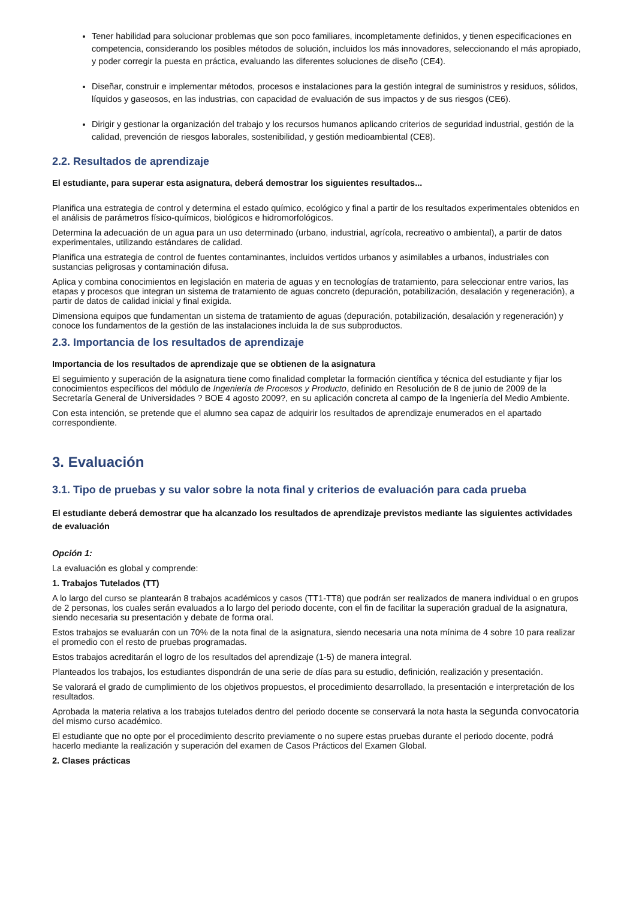Tener habilidad para solucionar problemas que son poco familiares, incompletamente definidos, y tienen especificaciones en competencia, considerando los posibles métodos de solución, incluidos los más innovadores, seleccionando el más apropiado, y poder corregir la puesta en práctica, evaluando las diferentes soluciones de diseño (CE4).
Diseñar, construir e implementar métodos, procesos e instalaciones para la gestión integral de suministros y residuos, sólidos, líquidos y gaseosos, en las industrias, con capacidad de evaluación de sus impactos y de sus riesgos (CE6).
Dirigir y gestionar la organización del trabajo y los recursos humanos aplicando criterios de seguridad industrial, gestión de la calidad, prevención de riesgos laborales, sostenibilidad, y gestión medioambiental (CE8).
2.2. Resultados de aprendizaje
El estudiante, para superar esta asignatura, deberá demostrar los siguientes resultados...
Planifica una estrategia de control y determina el estado químico, ecológico y final a partir de los resultados experimentales obtenidos en el análisis de parámetros físico-químicos, biológicos e hidromorfológicos.
Determina la adecuación de un agua para un uso determinado (urbano, industrial, agrícola, recreativo o ambiental), a partir de datos experimentales, utilizando estándares de calidad.
Planifica una estrategia de control de fuentes contaminantes, incluidos vertidos urbanos y asimilables a urbanos, industriales con sustancias peligrosas y contaminación difusa.
Aplica y combina conocimientos en legislación en materia de aguas y en tecnologías de tratamiento, para seleccionar entre varios, las etapas y procesos que integran un sistema de tratamiento de aguas concreto (depuración, potabilización, desalación y regeneración), a partir de datos de calidad inicial y final exigida.
Dimensiona equipos que fundamentan un sistema de tratamiento de aguas (depuración, potabilización, desalación y regeneración) y conoce los fundamentos de la gestión de las instalaciones incluida la de sus subproductos.
2.3. Importancia de los resultados de aprendizaje
Importancia de los resultados de aprendizaje que se obtienen de la asignatura
El seguimiento y superación de la asignatura tiene como finalidad completar la formación científica y técnica del estudiante y fijar los conocimientos específicos del módulo de Ingeniería de Procesos y Producto, definido en Resolución de 8 de junio de 2009 de la Secretaría General de Universidades ? BOE 4 agosto 2009?, en su aplicación concreta al campo de la Ingeniería del Medio Ambiente.
Con esta intención, se pretende que el alumno sea capaz de adquirir los resultados de aprendizaje enumerados en el apartado correspondiente.
3. Evaluación
3.1. Tipo de pruebas y su valor sobre la nota final y criterios de evaluación para cada prueba
El estudiante deberá demostrar que ha alcanzado los resultados de aprendizaje previstos mediante las siguientes actividades de evaluación
Opción 1:
La evaluación es global y comprende:
1. Trabajos Tutelados (TT)
A lo largo del curso se plantearán 8 trabajos académicos y casos (TT1-TT8) que podrán ser realizados de manera individual o en grupos de 2 personas, los cuales serán evaluados a lo largo del periodo docente, con el fin de facilitar la superación gradual de la asignatura, siendo necesaria su presentación y debate de forma oral.
Estos trabajos se evaluarán con un 70% de la nota final de la asignatura, siendo necesaria una nota mínima de 4 sobre 10 para realizar el promedio con el resto de pruebas programadas.
Estos trabajos acreditarán el logro de los resultados del aprendizaje (1-5) de manera integral.
Planteados los trabajos, los estudiantes dispondrán de una serie de días para su estudio, definición, realización y presentación.
Se valorará el grado de cumplimiento de los objetivos propuestos, el procedimiento desarrollado, la presentación e interpretación de los resultados.
Aprobada la materia relativa a los trabajos tutelados dentro del periodo docente se conservará la nota hasta la segunda convocatoria del mismo curso académico.
El estudiante que no opte por el procedimiento descrito previamente o no supere estas pruebas durante el periodo docente, podrá hacerlo mediante la realización y superación del examen de Casos Prácticos del Examen Global.
2. Clases prácticas